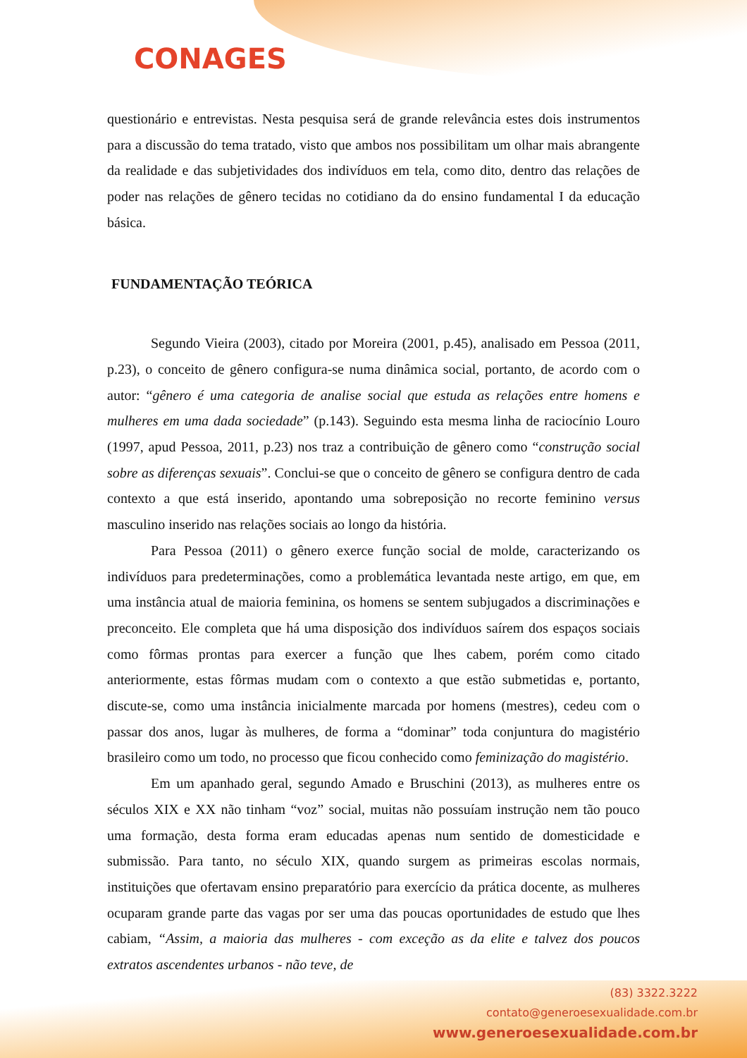CONAGES
questionário e entrevistas. Nesta pesquisa será de grande relevância estes dois instrumentos para a discussão do tema tratado, visto que ambos nos possibilitam um olhar mais abrangente da realidade e das subjetividades dos indivíduos em tela, como dito, dentro das relações de poder nas relações de gênero tecidas no cotidiano da do ensino fundamental I da educação básica.
FUNDAMENTAÇÃO TEÓRICA
Segundo Vieira (2003), citado por Moreira (2001, p.45), analisado em Pessoa (2011, p.23), o conceito de gênero configura-se numa dinâmica social, portanto, de acordo com o autor: “gênero é uma categoria de analise social que estuda as relações entre homens e mulheres em uma dada sociedade” (p.143). Seguindo esta mesma linha de raciocínio Louro (1997, apud Pessoa, 2011, p.23) nos traz a contribuição de gênero como “construção social sobre as diferenças sexuais”. Conclui-se que o conceito de gênero se configura dentro de cada contexto a que está inserido, apontando uma sobreposição no recorte feminino versus masculino inserido nas relações sociais ao longo da história.
Para Pessoa (2011) o gênero exerce função social de molde, caracterizando os indivíduos para predeterminações, como a problemática levantada neste artigo, em que, em uma instância atual de maioria feminina, os homens se sentem subjugados a discriminações e preconceito. Ele completa que há uma disposição dos indivíduos saírem dos espaços sociais como fôrmas prontas para exercer a função que lhes cabem, porém como citado anteriormente, estas fôrmas mudam com o contexto a que estão submetidas e, portanto, discute-se, como uma instância inicialmente marcada por homens (mestres), cedeu com o passar dos anos, lugar às mulheres, de forma a “dominar” toda conjuntura do magistério brasileiro como um todo, no processo que ficou conhecido como feminização do magistério.
Em um apanhado geral, segundo Amado e Bruschini (2013), as mulheres entre os séculos XIX e XX não tinham “voz” social, muitas não possuíam instrução nem tão pouco uma formação, desta forma eram educadas apenas num sentido de domesticidade e submissão. Para tanto, no século XIX, quando surgem as primeiras escolas normais, instituições que ofertavam ensino preparatório para exercício da prática docente, as mulheres ocuparam grande parte das vagas por ser uma das poucas oportunidades de estudo que lhes cabiam, “Assim, a maioria das mulheres - com exceção as da elite e talvez dos poucos extratos ascendentes urbanos - não teve, de
(83) 3322.3222
contato@generoesexualidade.com.br
www.generoesexualidade.com.br